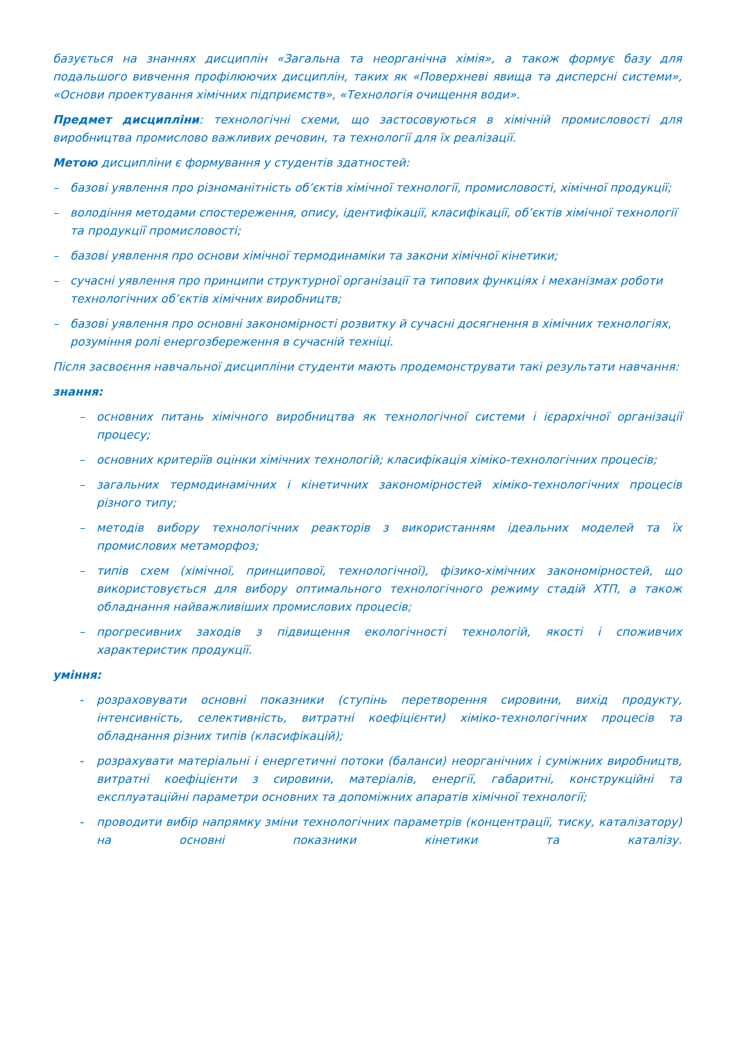базується на знаннях дисциплін «Загальна та неорганічна хімія», а також формує базу для подальшого вивчення профілюючих дисциплін, таких як «Поверхневі явища та дисперсні системи», «Основи проектування хімічних підприємств», «Технологія очищення води».
Предмет дисципліни: технологічні схеми, що застосовуються в хімічній промисловості для виробництва промислово важливих речовин, та технології для їх реалізації.
Метою дисципліни є формування у студентів здатностей:
– базові уявлення про різноманітність об’єктів хімічної технології, промисловості, хімічної продукції;
– володіння методами спостереження, опису, ідентифікації, класифікації, об’єктів хімічної технології та продукції промисловості;
– базові уявлення про основи хімічної термодинаміки та закони хімічної кінетики;
– сучасні уявлення про принципи структурної організації та типових функціях і механізмах роботи технологічних об’єктів хімічних виробництв;
– базові уявлення про основні закономірності розвитку й сучасні досягнення в хімічних технологіях, розуміння ролі енергозбереження в сучасній техніці.
Після засвоєння навчальної дисципліни студенти мають продемонструвати такі результати навчання:
знання:
– основних питань хімічного виробництва як технологічної системи і ієрархічної організації процесу;
– основних критеріїв оцінки хімічних технологій; класифікація хіміко-технологічних процесів;
– загальних термодинамічних і кінетичних закономірностей хіміко-технологічних процесів різного типу;
– методів вибору технологічних реакторів з використанням ідеальних моделей та їх промислових метаморфоз;
– типів схем (хімічної, принципової, технологічної), фізико-хімічних закономірностей, що використовується для вибору оптимального технологічного режиму стадій ХТП, а також обладнання найважливіших промислових процесів;
– прогресивних заходів з підвищення екологічності технологій, якості і споживчих характеристик продукції.
уміння:
- розраховувати основні показники (ступінь перетворення сировини, вихід продукту, інтенсивність, селективність, витратні коефіцієнти) хіміко-технологічних процесів та обладнання різних типів (класифікацій);
- розрахувати матеріальні і енергетичні потоки (баланси) неорганічних і суміжних виробництв, витратні коефіцієнти з сировини, матеріалів, енергії, габаритні, конструкційні та експлуатаційні параметри основних та допоміжних апаратів хімічної технології;
- проводити вибір напрямку зміни технологічних параметрів (концентрації, тиску, каталізатору) на основні показники кінетики та каталізу.